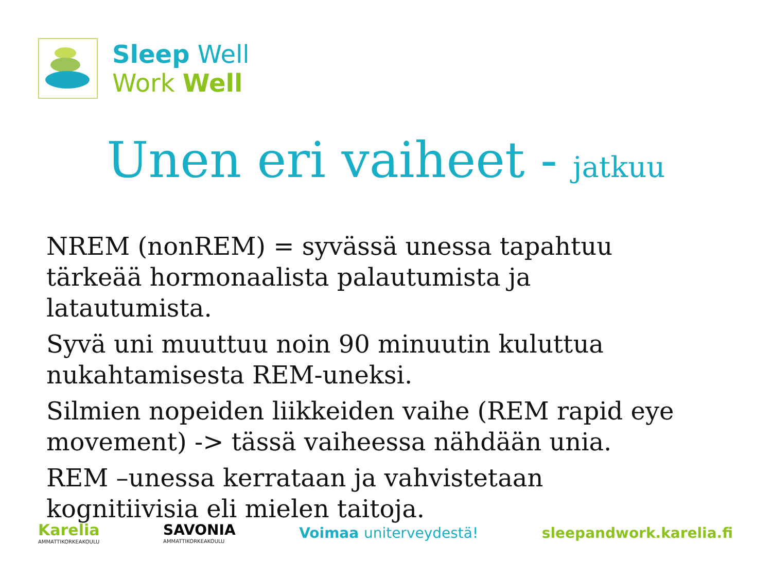Sleep Well
Work Well
Unen eri vaiheet - jatkuu
NREM (nonREM) = syvässä unessa tapahtuu tärkeää hormonaalista palautumista ja latautumista.
Syvä uni muuttuu noin 90 minuutin kuluttua nukahtamisesta REM-uneksi.
Silmien nopeiden liikkeiden vaihe (REM rapid eye movement) -> tässä vaiheessa nähdään unia.
REM –unessa kerrataan ja vahvistetaan kognitiivisia eli mielen taitoja.
Karelia
AMMATTIKORKEAKOULU
SAVONIA
AMMATTIKORKEAKOULU
Voimaa uniterveydestä! sleepandwork.karelia.fi